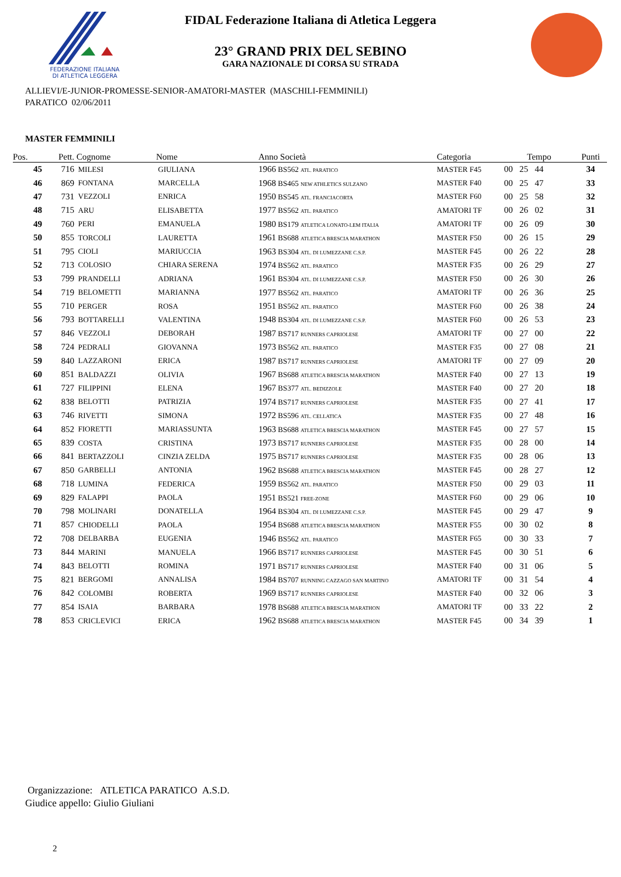FEDERAZIONE ITALIANA
DI ATLETICA LEGGERA
FIDAL Federazione Italiana di Atletica Leggera
23° GRAND PRIX DEL SEBINO
GARA NAZIONALE DI CORSA SU STRADA
ALLIEVI/E-JUNIOR-PROMESSE-SENIOR-AMATORI-MASTER (MASCHILI-FEMMINILI)
PARATICO 02/06/2011
MASTER FEMMINILI
| Pos. | Pett. | Cognome | Nome | Anno Società | Categoria | Tempo | Punti |
| --- | --- | --- | --- | --- | --- | --- | --- |
| 45 | 716 | MILESI | GIULIANA | 1966 BS562 ATL. PARATICO | MASTER F45 | 00 25 44 | 34 |
| 46 | 869 | FONTANA | MARCELLA | 1968 BS465 NEW ATHLETICS SULZANO | MASTER F40 | 00 25 47 | 33 |
| 47 | 731 | VEZZOLI | ENRICA | 1950 BS545 ATL. FRANCIACORTA | MASTER F60 | 00 25 58 | 32 |
| 48 | 715 | ARU | ELISABETTA | 1977 BS562 ATL. PARATICO | AMATORI TF | 00 26 02 | 31 |
| 49 | 760 | PERI | EMANUELA | 1980 BS179 ATLETICA LONATO-LEM ITALIA | AMATORI TF | 00 26 09 | 30 |
| 50 | 855 | TORCOLI | LAURETTA | 1961 BS688 ATLETICA BRESCIA MARATHON | MASTER F50 | 00 26 15 | 29 |
| 51 | 795 | CIOLI | MARIUCCIA | 1963 BS304 ATL. DI LUMEZZANE C.S.P. | MASTER F45 | 00 26 22 | 28 |
| 52 | 713 | COLOSIO | CHIARA SERENA | 1974 BS562 ATL. PARATICO | MASTER F35 | 00 26 29 | 27 |
| 53 | 799 | PRANDELLI | ADRIANA | 1961 BS304 ATL. DI LUMEZZANE C.S.P. | MASTER F50 | 00 26 30 | 26 |
| 54 | 719 | BELOMETTI | MARIANNA | 1977 BS562 ATL. PARATICO | AMATORI TF | 00 26 36 | 25 |
| 55 | 710 | PERGER | ROSA | 1951 BS562 ATL. PARATICO | MASTER F60 | 00 26 38 | 24 |
| 56 | 793 | BOTTARELLI | VALENTINA | 1948 BS304 ATL. DI LUMEZZANE C.S.P. | MASTER F60 | 00 26 53 | 23 |
| 57 | 846 | VEZZOLI | DEBORAH | 1987 BS717 RUNNERS CAPRIOLESE | AMATORI TF | 00 27 00 | 22 |
| 58 | 724 | PEDRALI | GIOVANNA | 1973 BS562 ATL. PARATICO | MASTER F35 | 00 27 08 | 21 |
| 59 | 840 | LAZZARONI | ERICA | 1987 BS717 RUNNERS CAPRIOLESE | AMATORI TF | 00 27 09 | 20 |
| 60 | 851 | BALDAZZI | OLIVIA | 1967 BS688 ATLETICA BRESCIA MARATHON | MASTER F40 | 00 27 13 | 19 |
| 61 | 727 | FILIPPINI | ELENA | 1967 BS377 ATL. BEDIZZOLE | MASTER F40 | 00 27 20 | 18 |
| 62 | 838 | BELOTTI | PATRIZIA | 1974 BS717 RUNNERS CAPRIOLESE | MASTER F35 | 00 27 41 | 17 |
| 63 | 746 | RIVETTI | SIMONA | 1972 BS596 ATL. CELLATICA | MASTER F35 | 00 27 48 | 16 |
| 64 | 852 | FIORETTI | MARIASSUNTA | 1963 BS688 ATLETICA BRESCIA MARATHON | MASTER F45 | 00 27 57 | 15 |
| 65 | 839 | COSTA | CRISTINA | 1973 BS717 RUNNERS CAPRIOLESE | MASTER F35 | 00 28 00 | 14 |
| 66 | 841 | BERTAZZOLI | CINZIA ZELDA | 1975 BS717 RUNNERS CAPRIOLESE | MASTER F35 | 00 28 06 | 13 |
| 67 | 850 | GARBELLI | ANTONIA | 1962 BS688 ATLETICA BRESCIA MARATHON | MASTER F45 | 00 28 27 | 12 |
| 68 | 718 | LUMINA | FEDERICA | 1959 BS562 ATL. PARATICO | MASTER F50 | 00 29 03 | 11 |
| 69 | 829 | FALAPPI | PAOLA | 1951 BS521 FREE-ZONE | MASTER F60 | 00 29 06 | 10 |
| 70 | 798 | MOLINARI | DONATELLA | 1964 BS304 ATL. DI LUMEZZANE C.S.P. | MASTER F45 | 00 29 47 | 9 |
| 71 | 857 | CHIODELLI | PAOLA | 1954 BS688 ATLETICA BRESCIA MARATHON | MASTER F55 | 00 30 02 | 8 |
| 72 | 708 | DELBARBA | EUGENIA | 1946 BS562 ATL. PARATICO | MASTER F65 | 00 30 33 | 7 |
| 73 | 844 | MARINI | MANUELA | 1966 BS717 RUNNERS CAPRIOLESE | MASTER F45 | 00 30 51 | 6 |
| 74 | 843 | BELOTTI | ROMINA | 1971 BS717 RUNNERS CAPRIOLESE | MASTER F40 | 00 31 06 | 5 |
| 75 | 821 | BERGOMI | ANNALISA | 1984 BS707 RUNNING CAZZAGO SAN MARTINO | AMATORI TF | 00 31 54 | 4 |
| 76 | 842 | COLOMBI | ROBERTA | 1969 BS717 RUNNERS CAPRIOLESE | MASTER F40 | 00 32 06 | 3 |
| 77 | 854 | ISAIA | BARBARA | 1978 BS688 ATLETICA BRESCIA MARATHON | AMATORI TF | 00 33 22 | 2 |
| 78 | 853 | CRICLEVICI | ERICA | 1962 BS688 ATLETICA BRESCIA MARATHON | MASTER F45 | 00 34 39 | 1 |
Organizzazione: ATLETICA PARATICO A.S.D.
Giudice appello: Giulio Giuliani
2